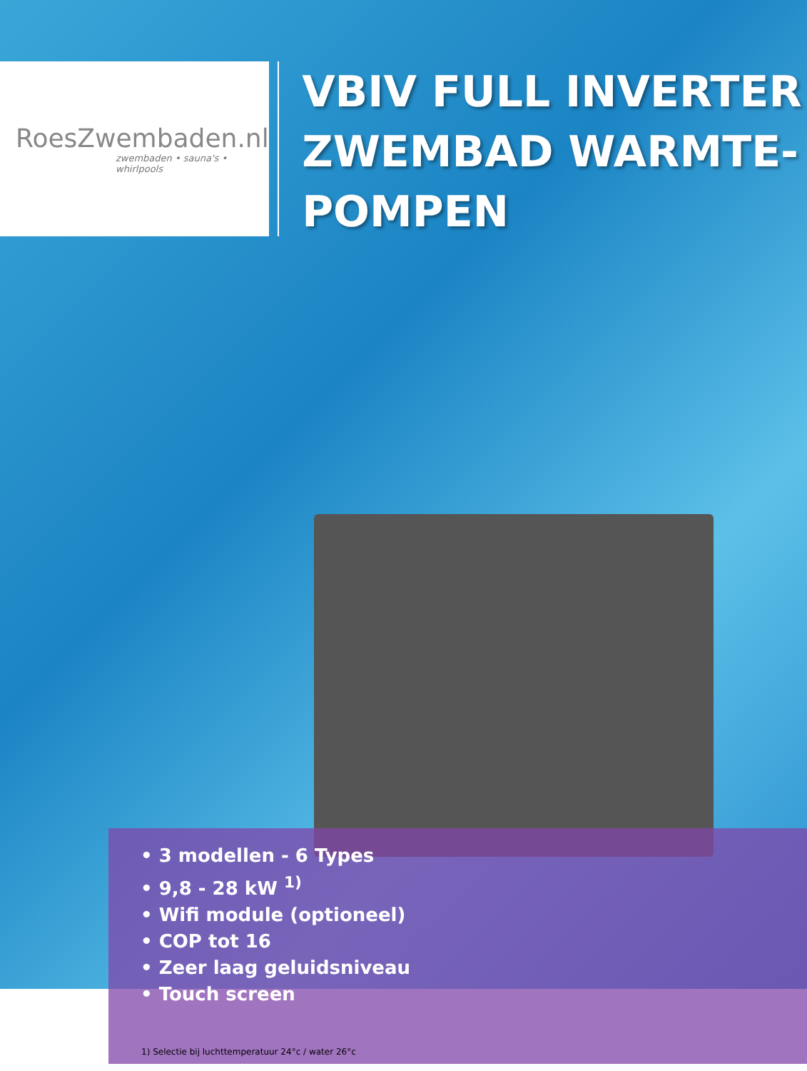RoesZwembaden.nl
zwembaden • sauna's • whirlpools
VBIV FULL INVERTER ZWEMBAD WARMTE-POMPEN
• 3 modellen - 6 Types
• 9,8 - 28 kW <sup>1)</sup>
• Wifi module (optioneel)
• COP tot 16
• Zeer laag geluidsniveau
• Touch screen
1) Selectie bij luchttemperatuur 24°c / water 26°c